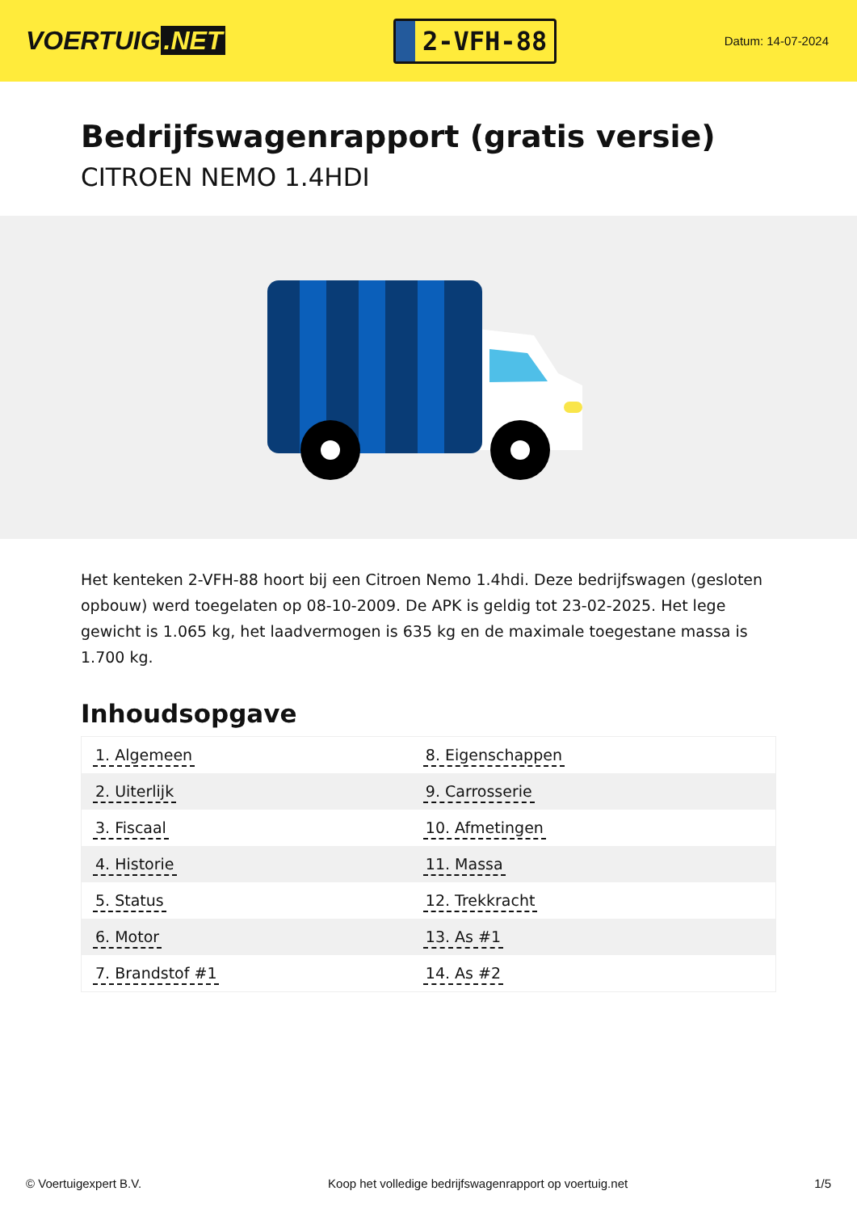VOERTUIG.NET
2-VFH-88
Datum: 14-07-2024
Bedrijfswagenrapport (gratis versie)
CITROEN NEMO 1.4HDI
Het kenteken 2-VFH-88 hoort bij een Citroen Nemo 1.4hdi. Deze bedrijfswagen (gesloten opbouw) werd toegelaten op 08-10-2009. De APK is geldig tot 23-02-2025. Het lege gewicht is 1.065 kg, het laadvermogen is 635 kg en de maximale toegestane massa is 1.700 kg.
Inhoudsopgave
| 1. Algemeen | 8. Eigenschappen |
| 2. Uiterlijk | 9. Carrosserie |
| 3. Fiscaal | 10. Afmetingen |
| 4. Historie | 11. Massa |
| 5. Status | 12. Trekkracht |
| 6. Motor | 13. As #1 |
| 7. Brandstof #1 | 14. As #2 |
© Voertuigexpert B.V. Koop het volledige bedrijfswagenrapport op voertuig.net
1/5